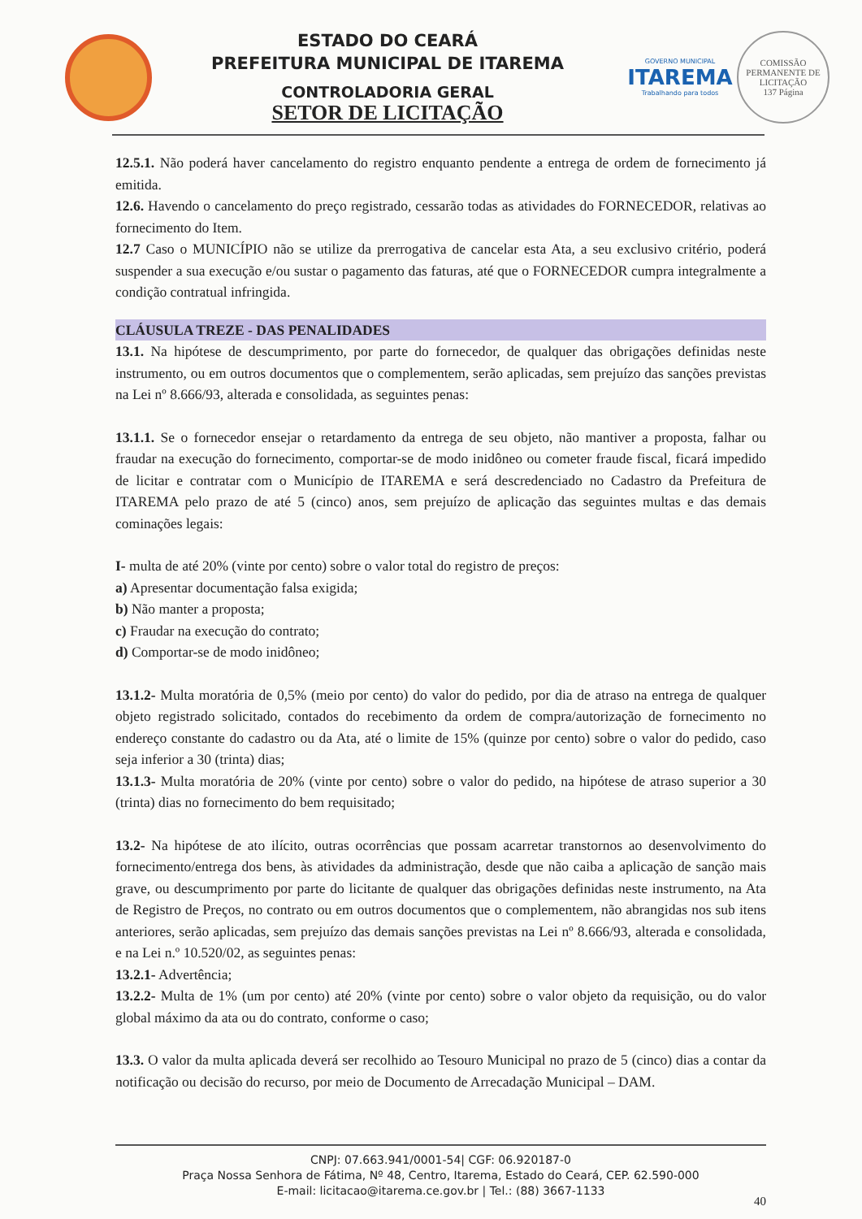ESTADO DO CEARÁ
PREFEITURA MUNICIPAL DE ITAREMA
CONTROLADORIA GERAL
SETOR DE LICITAÇÃO
GOVERNO MUNICIPAL
ITAREMA
Trabalhando para todos
COMISSÃO PERMANENTE DE LICITAÇÃO
137 Página
12.5.1. Não poderá haver cancelamento do registro enquanto pendente a entrega de ordem de fornecimento já emitida.
12.6. Havendo o cancelamento do preço registrado, cessarão todas as atividades do FORNECEDOR, relativas ao fornecimento do Item.
12.7 Caso o MUNICÍPIO não se utilize da prerrogativa de cancelar esta Ata, a seu exclusivo critério, poderá suspender a sua execução e/ou sustar o pagamento das faturas, até que o FORNECEDOR cumpra integralmente a condição contratual infringida.
CLÁUSULA TREZE - DAS PENALIDADES
13.1. Na hipótese de descumprimento, por parte do fornecedor, de qualquer das obrigações definidas neste instrumento, ou em outros documentos que o complementem, serão aplicadas, sem prejuízo das sanções previstas na Lei nº 8.666/93, alterada e consolidada, as seguintes penas:
13.1.1. Se o fornecedor ensejar o retardamento da entrega de seu objeto, não mantiver a proposta, falhar ou fraudar na execução do fornecimento, comportar-se de modo inidôneo ou cometer fraude fiscal, ficará impedido de licitar e contratar com o Município de ITAREMA e será descredenciado no Cadastro da Prefeitura de ITAREMA pelo prazo de até 5 (cinco) anos, sem prejuízo de aplicação das seguintes multas e das demais cominações legais:
I- multa de até 20% (vinte por cento) sobre o valor total do registro de preços:
a) Apresentar documentação falsa exigida;
b) Não manter a proposta;
c) Fraudar na execução do contrato;
d) Comportar-se de modo inidôneo;
13.1.2- Multa moratória de 0,5% (meio por cento) do valor do pedido, por dia de atraso na entrega de qualquer objeto registrado solicitado, contados do recebimento da ordem de compra/autorização de fornecimento no endereço constante do cadastro ou da Ata, até o limite de 15% (quinze por cento) sobre o valor do pedido, caso seja inferior a 30 (trinta) dias;
13.1.3- Multa moratória de 20% (vinte por cento) sobre o valor do pedido, na hipótese de atraso superior a 30 (trinta) dias no fornecimento do bem requisitado;
13.2- Na hipótese de ato ilícito, outras ocorrências que possam acarretar transtornos ao desenvolvimento do fornecimento/entrega dos bens, às atividades da administração, desde que não caiba a aplicação de sanção mais grave, ou descumprimento por parte do licitante de qualquer das obrigações definidas neste instrumento, na Ata de Registro de Preços, no contrato ou em outros documentos que o complementem, não abrangidas nos sub itens anteriores, serão aplicadas, sem prejuízo das demais sanções previstas na Lei nº 8.666/93, alterada e consolidada, e na Lei n.º 10.520/02, as seguintes penas:
13.2.1- Advertência;
13.2.2- Multa de 1% (um por cento) até 20% (vinte por cento) sobre o valor objeto da requisição, ou do valor global máximo da ata ou do contrato, conforme o caso;
13.3. O valor da multa aplicada deverá ser recolhido ao Tesouro Municipal no prazo de 5 (cinco) dias a contar da notificação ou decisão do recurso, por meio de Documento de Arrecadação Municipal – DAM.
CNPJ: 07.663.941/0001-54| CGF: 06.920187-0
Praça Nossa Senhora de Fátima, Nº 48, Centro, Itarema, Estado do Ceará, CEP. 62.590-000
E-mail: licitacao@itarema.ce.gov.br | Tel.: (88) 3667-1133
40